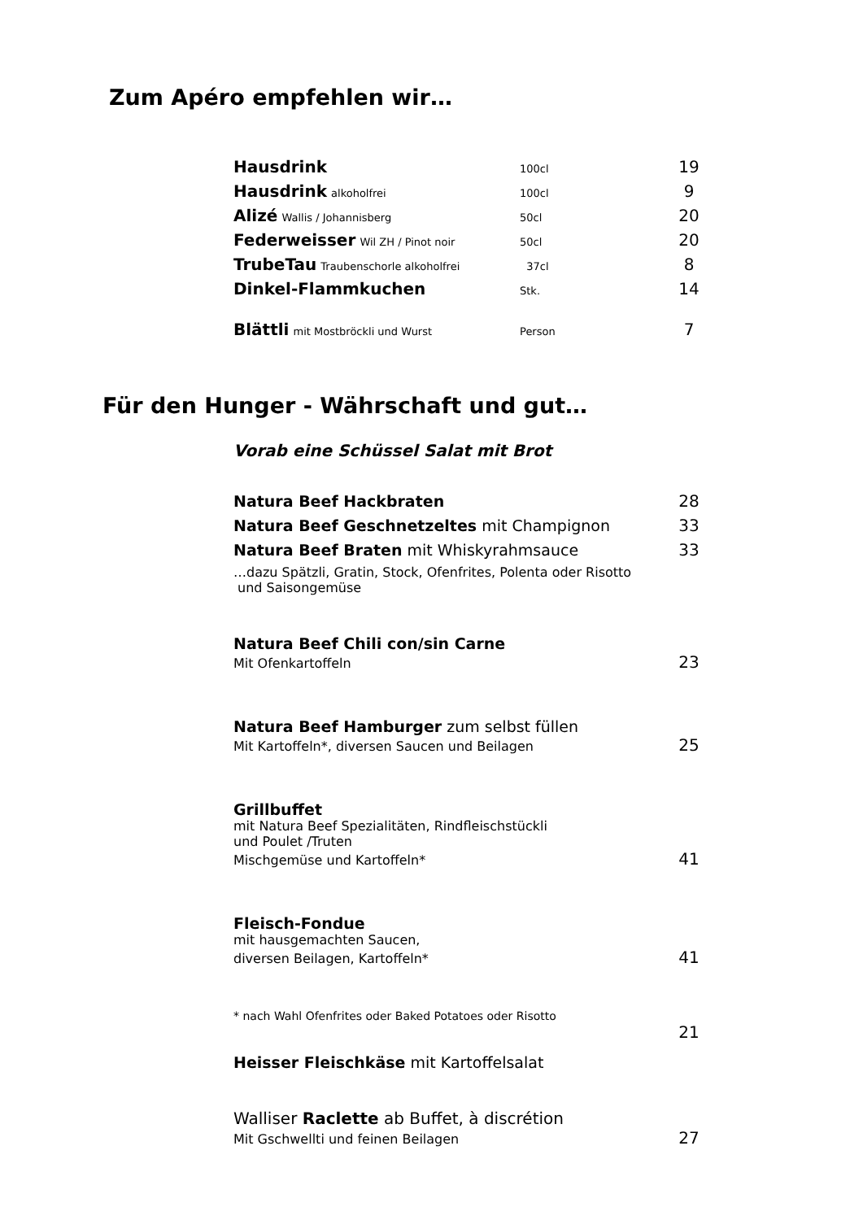Zum Apéro empfehlen wir…
| Hausdrink | 100cl | 19 |
| Hausdrink alkoholfrei | 100cl | 9 |
| Alizé Wallis / Johannisberg | 50cl | 20 |
| Federweisser Wil ZH / Pinot noir | 50cl | 20 |
| TrubeTau Traubenschorle alkoholfrei | 37cl | 8 |
| Dinkel-Flammkuchen | Stk. | 14 |
| Blättli mit Mostbröckli und Wurst | Person | 7 |
Für den Hunger - Währschaft und gut…
Vorab eine Schüssel Salat mit Brot
| Natura Beef Hackbraten | 28 |
| Natura Beef Geschnetzeltes mit Champignon | 33 |
| Natura Beef Braten mit Whiskyrahmsauce | 33 |
| …dazu Spätzli, Gratin, Stock, Ofenfrites, Polenta oder Risotto und Saisongemüse | |
| Natura Beef Chili con/sin Carne | |
| Mit Ofenkartoffeln | 23 |
| Natura Beef Hamburger zum selbst füllen | |
| Mit Kartoffeln*, diversen Saucen und Beilagen | 25 |
| Grillbuffet | |
| mit Natura Beef Spezialitäten, Rindfleischstückli und Poulet /Truten | |
| Mischgemüse und Kartoffeln* | 41 |
| Fleisch-Fondue | |
| mit hausgemachten Saucen, | |
| diversen Beilagen, Kartoffeln* | 41 |
| * nach Wahl Ofenfrites oder Baked Potatoes oder Risotto | |
| Heisser Fleischkäse mit Kartoffelsalat | 21 |
| Walliser Raclette ab Buffet, à discrétion | |
| Mit Gschwellti und feinen Beilagen | 27 |